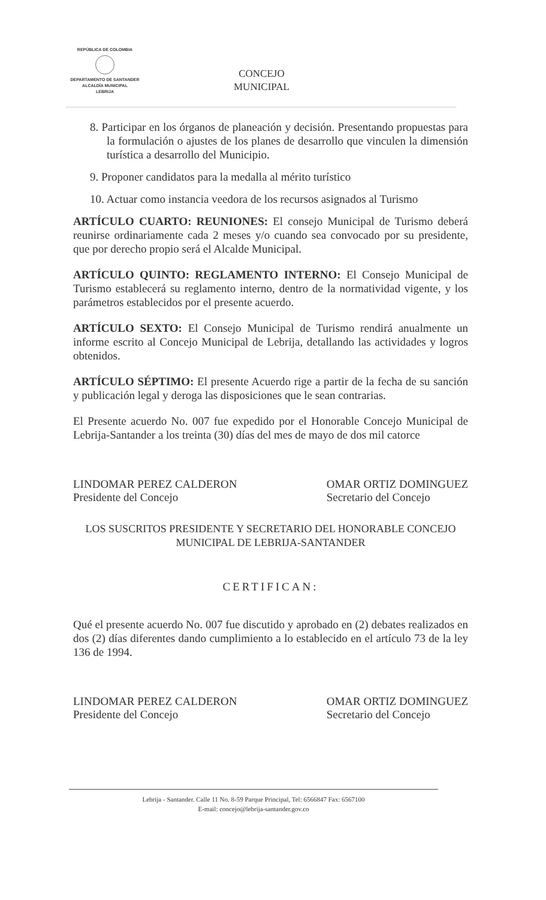REPÚBLICA DE COLOMBIA
DEPARTAMENTO DE SANTANDER
ALCALDÍA MUNICIPAL
LEBRIJA
CONCEJO
MUNICIPAL
8. Participar en los órganos de planeación y decisión. Presentando propuestas para la formulación o ajustes de los planes de desarrollo que vinculen la dimensión turística a desarrollo del Municipio.
9. Proponer candidatos para la medalla al mérito turístico
10. Actuar como instancia veedora de los recursos asignados al Turismo
ARTÍCULO CUARTO: REUNIONES: El consejo Municipal de Turismo deberá reunirse ordinariamente cada 2 meses y/o cuando sea convocado por su presidente, que por derecho propio será el Alcalde Municipal.
ARTÍCULO QUINTO: REGLAMENTO INTERNO: El Consejo Municipal de Turismo establecerá su reglamento interno, dentro de la normatividad vigente, y los parámetros establecidos por el presente acuerdo.
ARTÍCULO SEXTO: El Consejo Municipal de Turismo rendirá anualmente un informe escrito al Concejo Municipal de Lebrija, detallando las actividades y logros obtenidos.
ARTÍCULO SÉPTIMO: El presente Acuerdo rige a partir de la fecha de su sanción y publicación legal y deroga las disposiciones que le sean contrarias.
El Presente acuerdo No. 007 fue expedido por el Honorable Concejo Municipal de Lebrija-Santander a los treinta (30) días del mes de mayo de dos mil catorce
LINDOMAR PEREZ CALDERON
Presidente del Concejo
OMAR ORTIZ DOMINGUEZ
Secretario del Concejo
LOS SUSCRITOS PRESIDENTE Y SECRETARIO DEL HONORABLE CONCEJO MUNICIPAL DE LEBRIJA-SANTANDER
CERTIFICAN:
Qué el presente acuerdo No. 007 fue discutido y aprobado en (2) debates realizados en dos (2) días diferentes dando cumplimiento a lo establecido en el artículo 73 de la ley 136 de 1994.
LINDOMAR PEREZ CALDERON
Presidente del Concejo
OMAR ORTIZ DOMINGUEZ
Secretario del Concejo
Lebrija - Santander. Calle 11 No. 8-59 Parque Principal, Tel: 6566847 Fax: 6567100
E-mail: concejo@lebrija-santander.gov.co